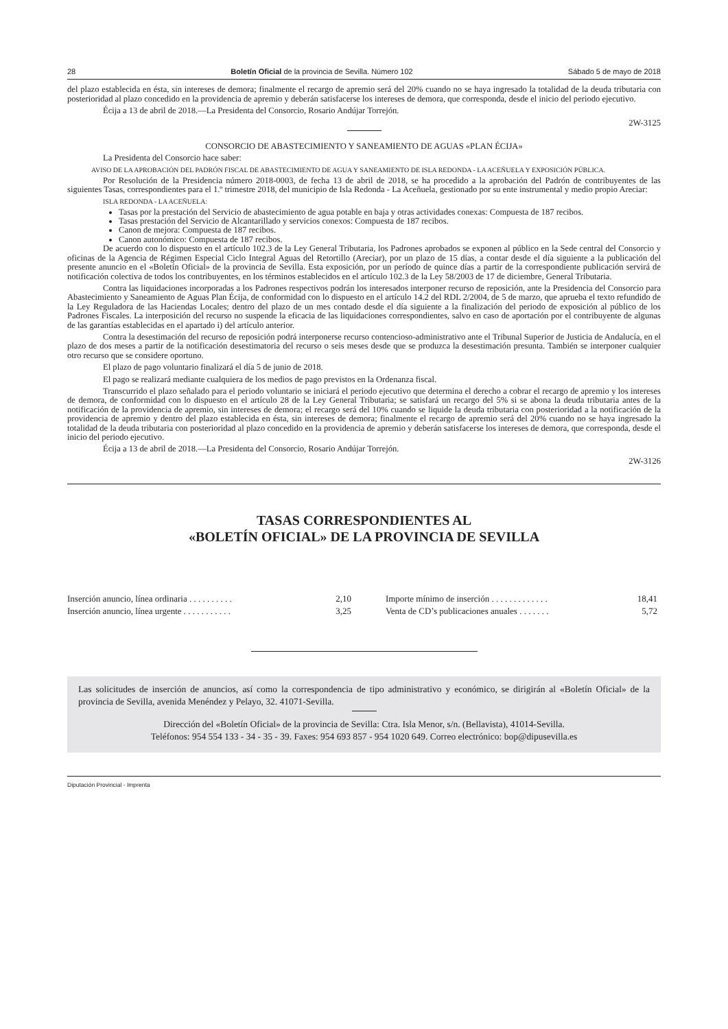28 Boletín Oficial de la provincia de Sevilla. Número 102 Sábado 5 de mayo de 2018
del plazo establecida en ésta, sin intereses de demora; finalmente el recargo de apremio será del 20% cuando no se haya ingresado la totalidad de la deuda tributaria con posterioridad al plazo concedido en la providencia de apremio y deberán satisfacerse los intereses de demora, que corresponda, desde el inicio del periodo ejecutivo.
Écija a 13 de abril de 2018.—La Presidenta del Consorcio, Rosario Andújar Torrejón.
2W-3125
CONSORCIO DE ABASTECIMIENTO Y SANEAMIENTO DE AGUAS «PLAN ÉCIJA»
La Presidenta del Consorcio hace saber:
AVISO DE LA APROBACIÓN DEL PADRÓN FISCAL DE ABASTECIMIENTO DE AGUA Y SANEAMIENTO DE ISLA REDONDA - LA ACEÑUELA Y EXPOSICIÓN PÚBLICA.
Por Resolución de la Presidencia número 2018-0003, de fecha 13 de abril de 2018, se ha procedido a la aprobación del Padrón de contribuyentes de las siguientes Tasas, correspondientes para el 1.º trimestre 2018, del municipio de Isla Redonda - La Aceñuela, gestionado por su ente instrumental y medio propio Areciar:
ISLA REDONDA - LA ACEÑUELA:
Tasas por la prestación del Servicio de abastecimiento de agua potable en baja y otras actividades conexas: Compuesta de 187 recibos.
Tasas prestación del Servicio de Alcantarillado y servicios conexos: Compuesta de 187 recibos.
Canon de mejora: Compuesta de 187 recibos.
Canon autonómico: Compuesta de 187 recibos.
De acuerdo con lo dispuesto en el artículo 102.3 de la Ley General Tributaria, los Padrones aprobados se exponen al público en la Sede central del Consorcio y oficinas de la Agencia de Régimen Especial Ciclo Integral Aguas del Retortillo (Areciar), por un plazo de 15 días, a contar desde el día siguiente a la publicación del presente anuncio en el «Boletín Oficial» de la provincia de Sevilla. Esta exposición, por un período de quince días a partir de la correspondiente publicación servirá de notificación colectiva de todos los contribuyentes, en los términos establecidos en el artículo 102.3 de la Ley 58/2003 de 17 de diciembre, General Tributaria.
Contra las liquidaciones incorporadas a los Padrones respectivos podrán los interesados interponer recurso de reposición, ante la Presidencia del Consorcio para Abastecimiento y Saneamiento de Aguas Plan Écija, de conformidad con lo dispuesto en el artículo 14.2 del RDL 2/2004, de 5 de marzo, que aprueba el texto refundido de la Ley Reguladora de las Haciendas Locales; dentro del plazo de un mes contado desde el día siguiente a la finalización del periodo de exposición al público de los Padrones Fiscales. La interposición del recurso no suspende la eficacia de las liquidaciones correspondientes, salvo en caso de aportación por el contribuyente de algunas de las garantías establecidas en el apartado i) del artículo anterior.
Contra la desestimación del recurso de reposición podrá interponerse recurso contencioso-administrativo ante el Tribunal Superior de Justicia de Andalucía, en el plazo de dos meses a partir de la notificación desestimatoria del recurso o seis meses desde que se produzca la desestimación presunta. También se interponer cualquier otro recurso que se considere oportuno.
El plazo de pago voluntario finalizará el día 5 de junio de 2018.
El pago se realizará mediante cualquiera de los medios de pago previstos en la Ordenanza fiscal.
Transcurrido el plazo señalado para el periodo voluntario se iniciará el periodo ejecutivo que determina el derecho a cobrar el recargo de apremio y los intereses de demora, de conformidad con lo dispuesto en el artículo 28 de la Ley General Tributaria; se satisfará un recargo del 5% si se abona la deuda tributaria antes de la notificación de la providencia de apremio, sin intereses de demora; el recargo será del 10% cuando se liquide la deuda tributaria con posterioridad a la notificación de la providencia de apremio y dentro del plazo establecida en ésta, sin intereses de demora; finalmente el recargo de apremio será del 20% cuando no se haya ingresado la totalidad de la deuda tributaria con posterioridad al plazo concedido en la providencia de apremio y deberán satisfacerse los intereses de demora, que corresponda, desde el inicio del periodo ejecutivo.
Écija a 13 de abril de 2018.—La Presidenta del Consorcio, Rosario Andújar Torrejón.
2W-3126
TASAS CORRESPONDIENTES AL
«BOLETÍN OFICIAL» DE LA PROVINCIA DE SEVILLA
| Inserción anuncio, línea ordinaria . . . . . . . . . . | 2,10 | Importe mínimo de inserción . . . . . . . . . . . . . | 18,41 |
| Inserción anuncio, línea urgente . . . . . . . . . . . | 3,25 | Venta de CD’s publicaciones anuales . . . . . . . | 5,72 |
Las solicitudes de inserción de anuncios, así como la correspondencia de tipo administrativo y económico, se dirigirán al «Boletín Oficial» de la provincia de Sevilla, avenida Menéndez y Pelayo, 32. 41071-Sevilla.
Dirección del «Boletín Oficial» de la provincia de Sevilla: Ctra. Isla Menor, s/n. (Bellavista), 41014-Sevilla.
Teléfonos: 954 554 133 - 34 - 35 - 39. Faxes: 954 693 857 - 954 1020 649. Correo electrónico: bop@dipusevilla.es
Diputación Provincial - Imprenta